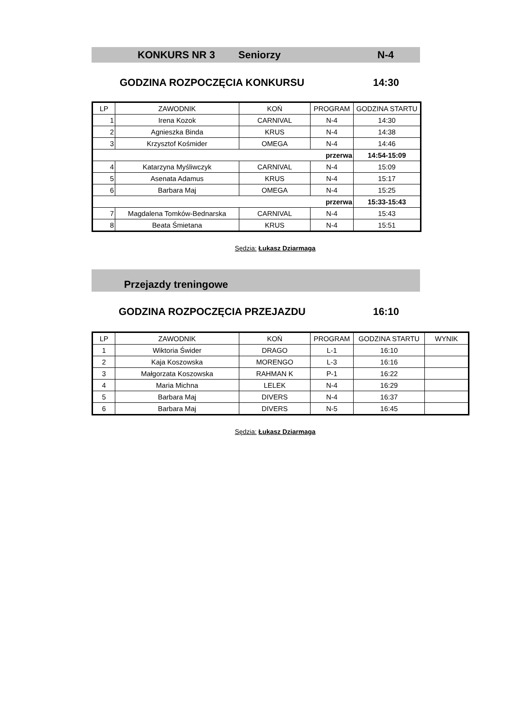KONKURS NR 3 Seniorzy N-4
GODZINA ROZPOCZĘCIA KONKURSU 14:30
| LP | ZAWODNIK | KOŃ | PROGRAM | GODZINA STARTU |
| --- | --- | --- | --- | --- |
| 1 | Irena Kozok | CARNIVAL | N-4 | 14:30 |
| 2 | Agnieszka Binda | KRUS | N-4 | 14:38 |
| 3 | Krzysztof Kośmider | OMEGA | N-4 | 14:46 |
| przerwa | | | | 14:54-15:09 |
| 4 | Katarzyna Myśliwczyk | CARNIVAL | N-4 | 15:09 |
| 5 | Asenata Adamus | KRUS | N-4 | 15:17 |
| 6 | Barbara Maj | OMEGA | N-4 | 15:25 |
| przerwa | | | | 15:33-15:43 |
| 7 | Magdalena Tomków-Bednarska | CARNIVAL | N-4 | 15:43 |
| 8 | Beata Śmietana | KRUS | N-4 | 15:51 |
Sędzia: Łukasz Dziarmaga
Przejazdy treningowe
GODZINA ROZPOCZĘCIA PRZEJAZDU 16:10
| LP | ZAWODNIK | KOŃ | PROGRAM | GODZINA STARTU | WYNIK |
| --- | --- | --- | --- | --- | --- |
| 1 | Wiktoria Świder | DRAGO | L-1 | 16:10 | |
| 2 | Kaja Koszowska | MORENGO | L-3 | 16:16 | |
| 3 | Małgorzata Koszowska | RAHMAN K | P-1 | 16:22 | |
| 4 | Maria Michna | LELEK | N-4 | 16:29 | |
| 5 | Barbara Maj | DIVERS | N-4 | 16:37 | |
| 6 | Barbara Maj | DIVERS | N-5 | 16:45 | |
Sędzia: Łukasz Dziarmaga